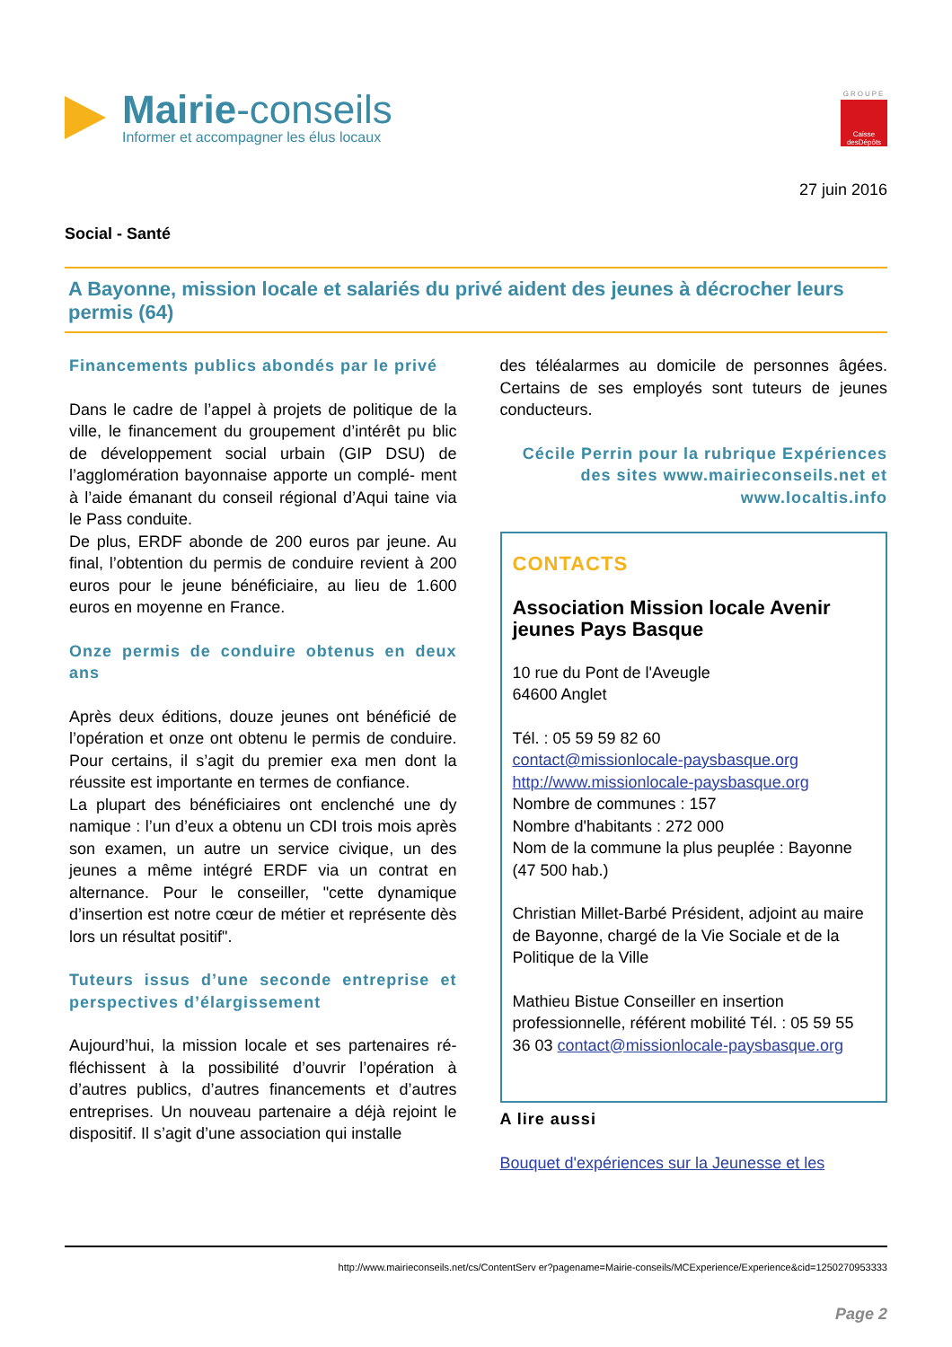Mairie-conseils
Informer et accompagner les élus locaux
GROUPE
Caisse desDépôts
27 juin 2016
Social - Santé
A Bayonne, mission locale et salariés du privé aident des jeunes à décrocher leurs permis (64)
Financements publics abondés par le privé
Dans le cadre de l’appel à projets de politique de la ville, le financement du groupement d’intérêt pu blic de développement social urbain (GIP DSU) de l’agglomération bayonnaise apporte un complé- ment à l’aide émanant du conseil régional d’Aqui taine via le Pass conduite.
De plus, ERDF abonde de 200 euros par jeune. Au final, l’obtention du permis de conduire revient à 200 euros pour le jeune bénéficiaire, au lieu de 1.600 euros en moyenne en France.
Onze permis de conduire obtenus en deux ans
Après deux éditions, douze jeunes ont bénéficié de l’opération et onze ont obtenu le permis de conduire. Pour certains, il s’agit du premier exa men dont la réussite est importante en termes de confiance.
La plupart des bénéficiaires ont enclenché une dy namique : l’un d’eux a obtenu un CDI trois mois après son examen, un autre un service civique, un des jeunes a même intégré ERDF via un contrat en alternance. Pour le conseiller, "cette dynamique d’insertion est notre cœur de métier et représente dès lors un résultat positif".
Tuteurs issus d’une seconde entreprise et perspectives d’élargissement
Aujourd’hui, la mission locale et ses partenaires ré- fléchissent à la possibilité d’ouvrir l’opération à d’autres publics, d’autres financements et d’autres entreprises. Un nouveau partenaire a déjà rejoint le dispositif. Il s’agit d’une association qui installe
des téléalarmes au domicile de personnes âgées. Certains de ses employés sont tuteurs de jeunes conducteurs.
Cécile Perrin pour la rubrique Expériences des sites www.mairieconseils.net et www.localtis.info
CONTACTS
Association Mission locale Avenir jeunes Pays Basque
10 rue du Pont de l'Aveugle
64600 Anglet
Tél. : 05 59 59 82 60
contact@missionlocale-paysbasque.org
http://www.missionlocale-paysbasque.org
Nombre de communes : 157
Nombre d'habitants : 272 000
Nom de la commune la plus peuplée : Bayonne (47 500 hab.)
Christian Millet-Barbé Président, adjoint au maire de Bayonne, chargé de la Vie Sociale et de la Politique de la Ville
Mathieu Bistue Conseiller en insertion professionnelle, référent mobilité Tél. : 05 59 55 36 03 contact@missionlocale-paysbasque.org
A lire aussi
Bouquet d'expériences sur la Jeunesse et les
http://www.mairieconseils.net/cs/ContentServ er?pagename=Mairie-conseils/MCExperience/Experience&cid=1250270953333
Page 2